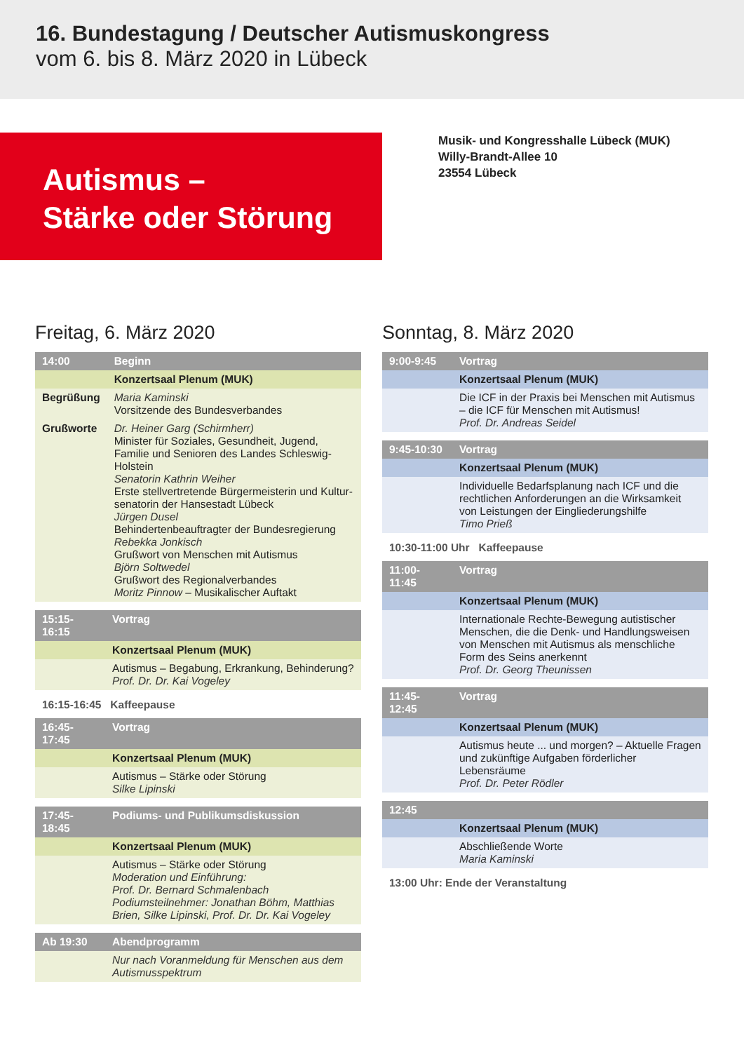16. Bundestagung / Deutscher Autismuskongress
vom 6. bis 8. März 2020 in Lübeck
Autismus –
Stärke oder Störung
Musik- und Kongresshalle Lübeck (MUK)
Willy-Brandt-Allee 10
23554 Lübeck
Freitag, 6. März 2020
| 14:00 | Beginn |
| | Konzertsaal Plenum (MUK) |
| Begrüßung | Maria Kaminski Vorsitzende des Bundesverbandes |
| Grußworte | Dr. Heiner Garg (Schirmherr) Minister für Soziales, Gesundheit, Jugend, Familie und Senioren des Landes Schleswig-Holstein Senatorin Kathrin Weiher Erste stellvertretende Bürgermeisterin und Kultur-senatorin der Hansestadt Lübeck Jürgen Dusel Behindertenbeauftragter der Bundesregierung Rebekka Jonkisch Grußwort von Menschen mit Autismus Björn Soltwedel Grußwort des Regionalverbandes Moritz Pinnow – Musikalischer Auftakt |
| 15:15-16:15 | Vortrag |
| | Konzertsaal Plenum (MUK) |
| | Autismus – Begabung, Erkrankung, Behinderung? Prof. Dr. Dr. Kai Vogeley |
16:15-16:45 Kaffeepause
| 16:45-17:45 | Vortrag |
| | Konzertsaal Plenum (MUK) |
| | Autismus – Stärke oder Störung Silke Lipinski |
| 17:45-18:45 | Podiums- und Publikumsdiskussion |
| | Konzertsaal Plenum (MUK) |
| | Autismus – Stärke oder Störung Moderation und Einführung: Prof. Dr. Bernard Schmalenbach Podiumsteilnehmer: Jonathan Böhm, Matthias Brien, Silke Lipinski, Prof. Dr. Dr. Kai Vogeley |
| Ab 19:30 | Abendprogramm |
| | Nur nach Voranmeldung für Menschen aus dem Autismusspektrum |
Sonntag, 8. März 2020
| 9:00-9:45 | Vortrag |
| | Konzertsaal Plenum (MUK) |
| | Die ICF in der Praxis bei Menschen mit Autismus – die ICF für Menschen mit Autismus! Prof. Dr. Andreas Seidel |
| 9:45-10:30 | Vortrag |
| | Konzertsaal Plenum (MUK) |
| | Individuelle Bedarfsplanung nach ICF und die rechtlichen Anforderungen an die Wirksamkeit von Leistungen der Eingliederungshilfe Timo Prieß |
10:30-11:00 Uhr Kaffeepause
| 11:00-11:45 | Vortrag |
| | Konzertsaal Plenum (MUK) |
| | Internationale Rechte-Bewegung autistischer Menschen, die die Denk- und Handlungsweisen von Menschen mit Autismus als menschliche Form des Seins anerkennt Prof. Dr. Georg Theunissen |
| 11:45-12:45 | Vortrag |
| | Konzertsaal Plenum (MUK) |
| | Autismus heute ... und morgen? – Aktuelle Fragen und zukünftige Aufgaben förderlicher Lebensräume Prof. Dr. Peter Rödler |
| 12:45 | |
| | Konzertsaal Plenum (MUK) |
| | Abschließende Worte Maria Kaminski |
13:00 Uhr: Ende der Veranstaltung